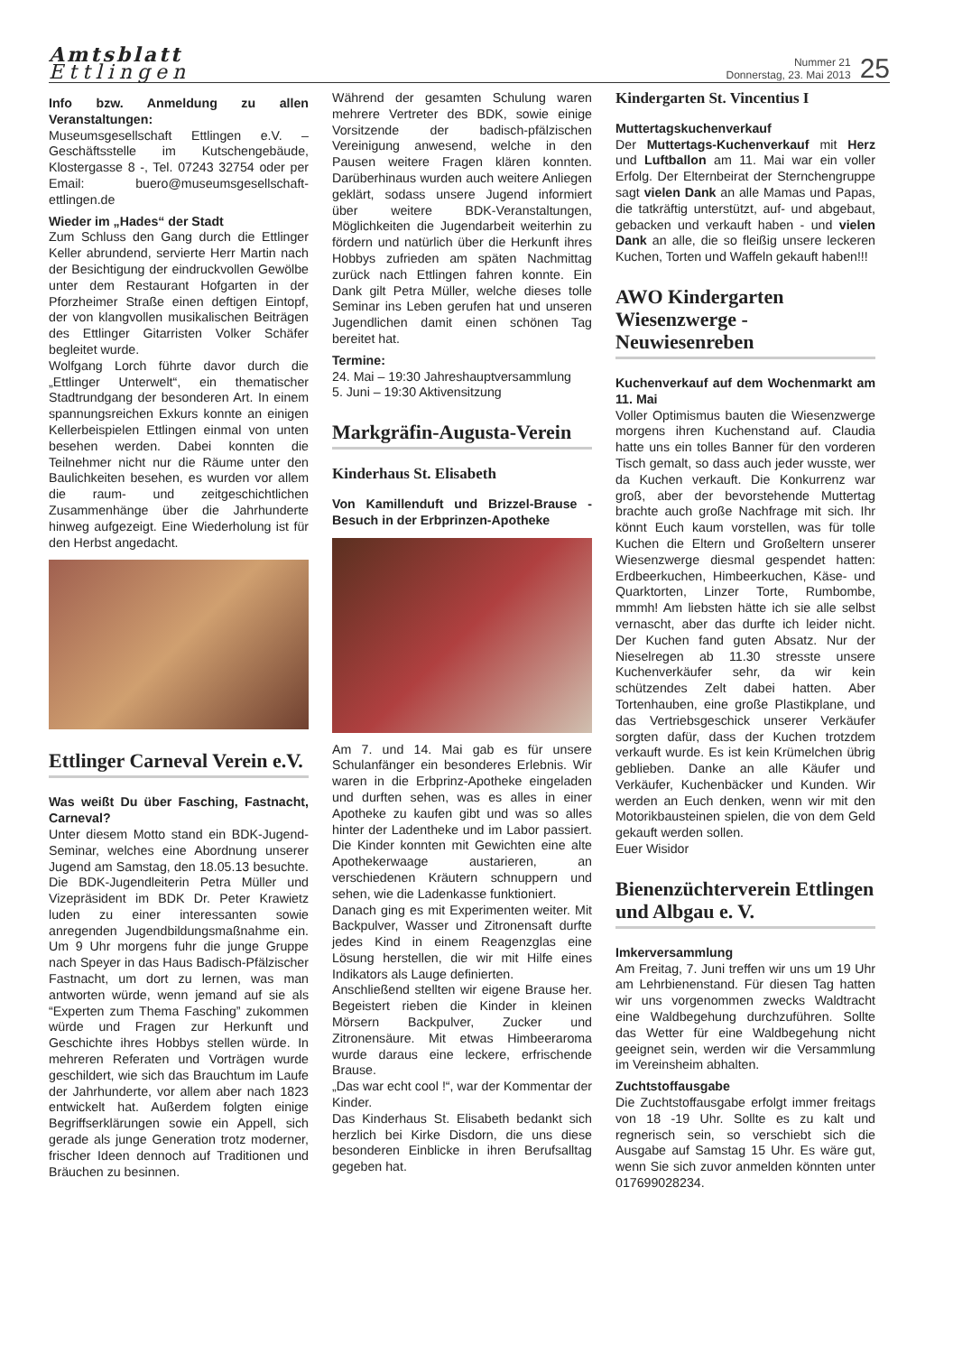Amtsblatt
Ettlingen
Nummer 21
Donnerstag, 23. Mai 2013
25
Info bzw. Anmeldung zu allen Veranstaltungen:
Museumsgesellschaft Ettlingen e.V. – Geschäftsstelle im Kutschengebäude, Klostergasse 8 -, Tel. 07243 32754 oder per Email: buero@museumsgesellschaft-ettlingen.de
Wieder im „Hades“ der Stadt
Zum Schluss den Gang durch die Ettlinger Keller abrundend, servierte Herr Martin nach der Besichtigung der eindruckvollen Gewölbe unter dem Restaurant Hofgarten in der Pforzheimer Straße einen deftigen Eintopf, der von klangvollen musikalischen Beiträgen des Ettlinger Gitarristen Volker Schäfer begleitet wurde.
Wolfgang Lorch führte davor durch die „Ettlinger Unterwelt“, ein thematischer Stadtrundgang der besonderen Art. In einem spannungsreichen Exkurs konnte an einigen Kellerbeispielen Ettlingen einmal von unten besehen werden. Dabei konnten die Teilnehmer nicht nur die Räume unter den Baulichkeiten besehen, es wurden vor allem die raum- und zeitgeschichtlichen Zusammenhänge über die Jahrhunderte hinweg aufgezeigt. Eine Wiederholung ist für den Herbst angedacht.
Ettlinger Carneval Verein e.V.
Was weißt Du über Fasching, Fastnacht, Carneval?
Unter diesem Motto stand ein BDK-Jugend-Seminar, welches eine Abordnung unserer Jugend am Samstag, den 18.05.13 besuchte. Die BDK-Jugendleiterin Petra Müller und Vizepräsident im BDK Dr. Peter Krawietz luden zu einer interessanten sowie anregenden Jugendbildungsmaßnahme ein. Um 9 Uhr morgens fuhr die junge Gruppe nach Speyer in das Haus Badisch-Pfälzischer Fastnacht, um dort zu lernen, was man antworten würde, wenn jemand auf sie als “Experten zum Thema Fasching” zukommen würde und Fragen zur Herkunft und Geschichte ihres Hobbys stellen würde. In mehreren Referaten und Vorträgen wurde geschildert, wie sich das Brauchtum im Laufe der Jahrhunderte, vor allem aber nach 1823 entwickelt hat. Außerdem folgten einige Begriffserklärungen sowie ein Appell, sich gerade als junge Generation trotz moderner, frischer Ideen dennoch auf Traditionen und Bräuchen zu besinnen.
Während der gesamten Schulung waren mehrere Vertreter des BDK, sowie einige Vorsitzende der badisch-pfälzischen Vereinigung anwesend, welche in den Pausen weitere Fragen klären konnten. Darüberhinaus wurden auch weitere Anliegen geklärt, sodass unsere Jugend informiert über weitere BDK-Veranstaltungen, Möglichkeiten die Jugendarbeit weiterhin zu fördern und natürlich über die Herkunft ihres Hobbys zufrieden am späten Nachmittag zurück nach Ettlingen fahren konnte. Ein Dank gilt Petra Müller, welche dieses tolle Seminar ins Leben gerufen hat und unseren Jugendlichen damit einen schönen Tag bereitet hat.
Termine:
24. Mai – 19:30 Jahreshauptversammlung
5. Juni – 19:30 Aktivensitzung
Markgräfin-Augusta-Verein
Kinderhaus St. Elisabeth
Von Kamillenduft und Brizzel-Brause - Besuch in der Erbprinzen-Apotheke
Am 7. und 14. Mai gab es für unsere Schulanfänger ein besonderes Erlebnis. Wir waren in die Erbprinz-Apotheke eingeladen und durften sehen, was es alles in einer Apotheke zu kaufen gibt und was so alles hinter der Ladentheke und im Labor passiert. Die Kinder konnten mit Gewichten eine alte Apothekerwaage austarieren, an verschiedenen Kräutern schnuppern und sehen, wie die Ladenkasse funktioniert.
Danach ging es mit Experimenten weiter. Mit Backpulver, Wasser und Zitronensaft durfte jedes Kind in einem Reagenzglas eine Lösung herstellen, die wir mit Hilfe eines Indikators als Lauge definierten.
Anschließend stellten wir eigene Brause her. Begeistert rieben die Kinder in kleinen Mörsern Backpulver, Zucker und Zitronensäure. Mit etwas Himbeeraroma wurde daraus eine leckere, erfrischende Brause.
„Das war echt cool !“, war der Kommentar der Kinder.
Das Kinderhaus St. Elisabeth bedankt sich herzlich bei Kirke Disdorn, die uns diese besonderen Einblicke in ihren Berufsalltag gegeben hat.
Kindergarten St. Vincentius I
Muttertagskuchenverkauf
Der Muttertags-Kuchenverkauf mit Herz und Luftballon am 11. Mai war ein voller Erfolg. Der Elternbeirat der Sternchengruppe sagt vielen Dank an alle Mamas und Papas, die tatkräftig unterstützt, auf- und abgebaut, gebacken und verkauft haben - und vielen Dank an alle, die so fleißig unsere leckeren Kuchen, Torten und Waffeln gekauft haben!!!
AWO Kindergarten Wiesenzwerge - Neuwiesenreben
Kuchenverkauf auf dem Wochenmarkt am 11. Mai
Voller Optimismus bauten die Wiesenzwerge morgens ihren Kuchenstand auf. Claudia hatte uns ein tolles Banner für den vorderen Tisch gemalt, so dass auch jeder wusste, wer da Kuchen verkauft. Die Konkurrenz war groß, aber der bevorstehende Muttertag brachte auch große Nachfrage mit sich. Ihr könnt Euch kaum vorstellen, was für tolle Kuchen die Eltern und Großeltern unserer Wiesenzwerge diesmal gespendet hatten: Erdbeerkuchen, Himbeerkuchen, Käse- und Quarktorten, Linzer Torte, Rumbombe, mmmh! Am liebsten hätte ich sie alle selbst vernascht, aber das durfte ich leider nicht. Der Kuchen fand guten Absatz. Nur der Nieselregen ab 11.30 stresste unsere Kuchenverkäufer sehr, da wir kein schützendes Zelt dabei hatten. Aber Tortenhauben, eine große Plastikplane, und das Vertriebsgeschick unserer Verkäufer sorgten dafür, dass der Kuchen trotzdem verkauft wurde. Es ist kein Krümelchen übrig geblieben. Danke an alle Käufer und Verkäufer, Kuchenbäcker und Kunden. Wir werden an Euch denken, wenn wir mit den Motorikbausteinen spielen, die von dem Geld gekauft werden sollen.
Euer Wisidor
Bienenzüchterverein Ettlingen und Albgau e. V.
Imkerversammlung
Am Freitag, 7. Juni treffen wir uns um 19 Uhr am Lehrbienenstand. Für diesen Tag hatten wir uns vorgenommen zwecks Waldtracht eine Waldbegehung durchzuführen. Sollte das Wetter für eine Waldbegehung nicht geeignet sein, werden wir die Versammlung im Vereinsheim abhalten.
Zuchtstoffausgabe
Die Zuchtstoffausgabe erfolgt immer freitags von 18 -19 Uhr. Sollte es zu kalt und regnerisch sein, so verschiebt sich die Ausgabe auf Samstag 15 Uhr. Es wäre gut, wenn Sie sich zuvor anmelden könnten unter 017699028234.